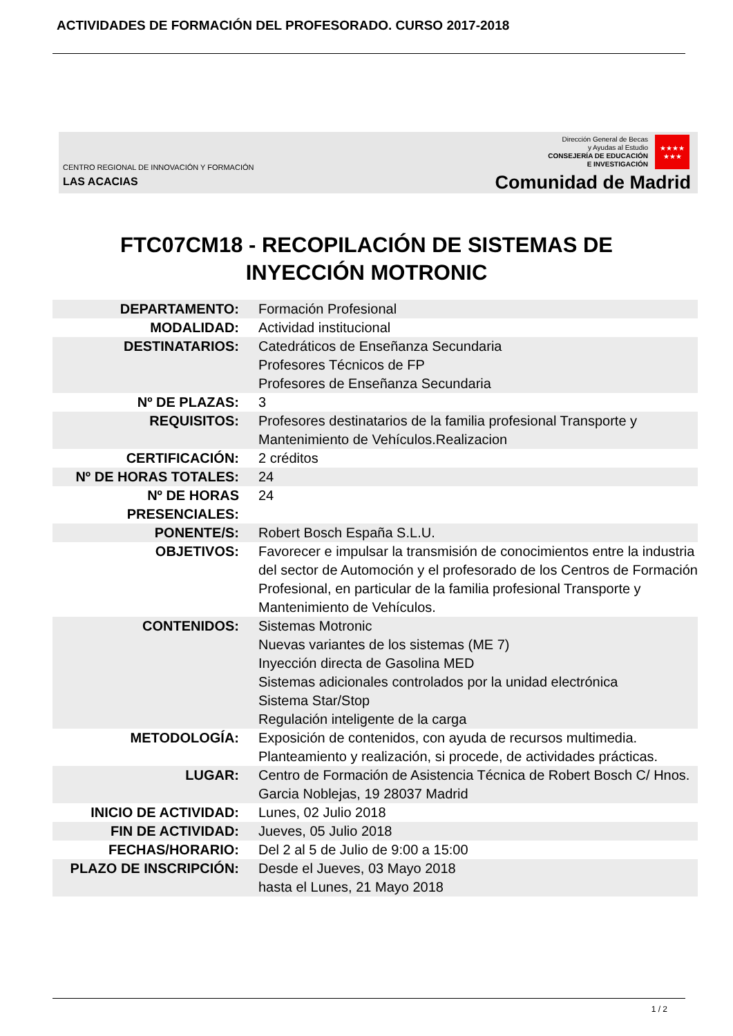ACTIVIDADES DE FORMACIÓN DEL PROFESORADO. CURSO 2017-2018
CENTRO REGIONAL DE INNOVACIÓN Y FORMACIÓN
LAS ACACIAS
Dirección General de Becas
y Ayudas al Estudio
CONSEJERÍA DE EDUCACIÓN
E INVESTIGACIÓN
★★★★
★★★
Comunidad de Madrid
FTC07CM18 - RECOPILACIÓN DE SISTEMAS DE
INYECCIÓN MOTRONIC
| DEPARTAMENTO: | Formación Profesional |
| MODALIDAD: | Actividad institucional |
| DESTINATARIOS: | Catedráticos de Enseñanza Secundaria Profesores Técnicos de FP Profesores de Enseñanza Secundaria |
| Nº DE PLAZAS: | 3 |
| REQUISITOS: | Profesores destinatarios de la familia profesional Transporte y Mantenimiento de Vehículos.Realizacion |
| CERTIFICACIÓN: | 2 créditos |
| Nº DE HORAS TOTALES: | 24 |
| Nº DE HORAS PRESENCIALES: | 24 |
| PONENTE/S: | Robert Bosch España S.L.U. |
| OBJETIVOS: | Favorecer e impulsar la transmisión de conocimientos entre la industria del sector de Automoción y el profesorado de los Centros de Formación Profesional, en particular de la familia profesional Transporte y Mantenimiento de Vehículos. |
| CONTENIDOS: | Sistemas Motronic Nuevas variantes de los sistemas (ME 7) Inyección directa de Gasolina MED Sistemas adicionales controlados por la unidad electrónica Sistema Star/Stop Regulación inteligente de la carga |
| METODOLOGÍA: | Exposición de contenidos, con ayuda de recursos multimedia. Planteamiento y realización, si procede, de actividades prácticas. |
| LUGAR: | Centro de Formación de Asistencia Técnica de Robert Bosch C/ Hnos. Garcia Noblejas, 19 28037 Madrid |
| INICIO DE ACTIVIDAD: | Lunes, 02 Julio 2018 |
| FIN DE ACTIVIDAD: | Jueves, 05 Julio 2018 |
| FECHAS/HORARIO: | Del 2 al 5 de Julio de 9:00 a 15:00 |
| PLAZO DE INSCRIPCIÓN: | Desde el Jueves, 03 Mayo 2018 hasta el Lunes, 21 Mayo 2018 |
1 / 2